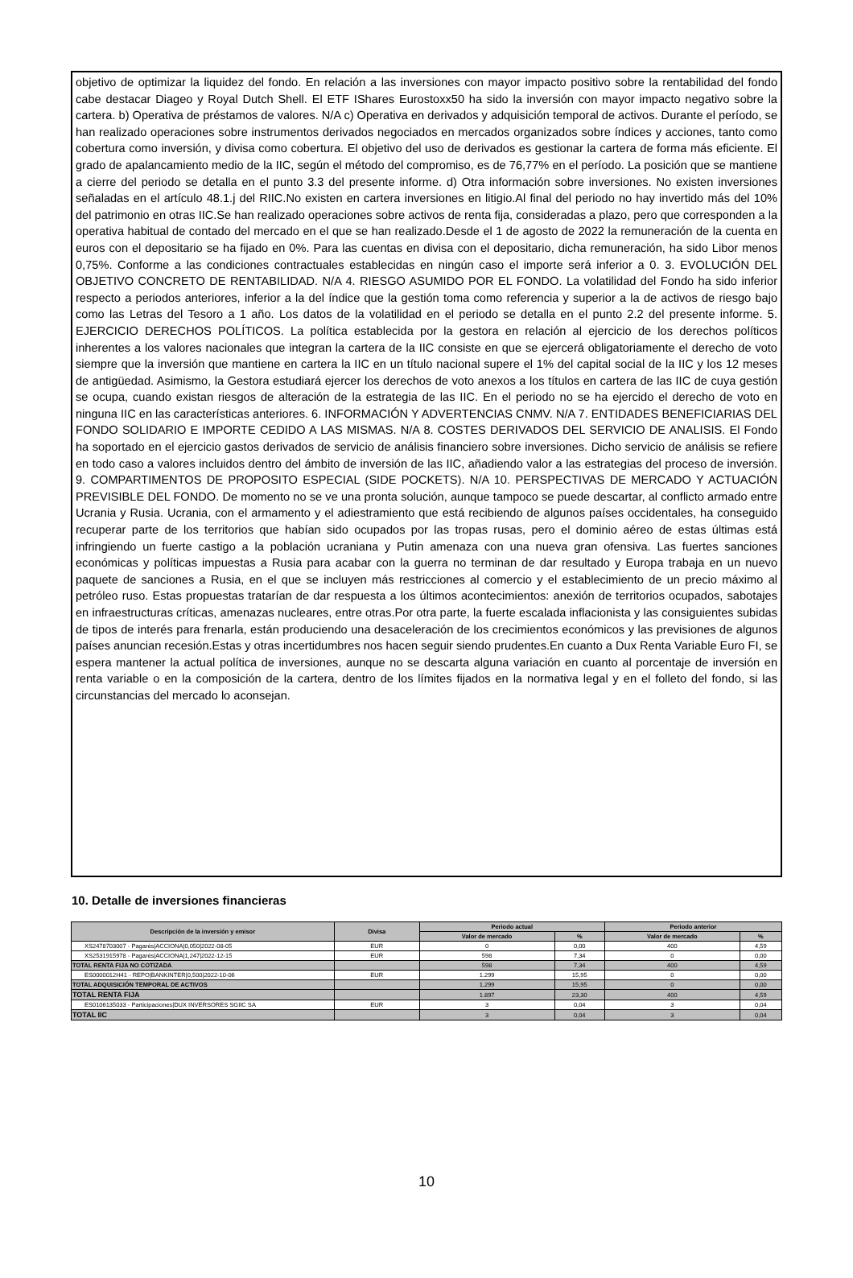objetivo de optimizar la liquidez del fondo. En relación a las inversiones con mayor impacto positivo sobre la rentabilidad del fondo cabe destacar Diageo y Royal Dutch Shell. El ETF IShares Eurostoxx50 ha sido la inversión con mayor impacto negativo sobre la cartera. b) Operativa de préstamos de valores. N/A c) Operativa en derivados y adquisición temporal de activos. Durante el período, se han realizado operaciones sobre instrumentos derivados negociados en mercados organizados sobre índices y acciones, tanto como cobertura como inversión, y divisa como cobertura. El objetivo del uso de derivados es gestionar la cartera de forma más eficiente. El grado de apalancamiento medio de la IIC, según el método del compromiso, es de 76,77% en el período. La posición que se mantiene a cierre del periodo se detalla en el punto 3.3 del presente informe. d) Otra información sobre inversiones. No existen inversiones señaladas en el artículo 48.1.j del RIIC.No existen en cartera inversiones en litigio.Al final del periodo no hay invertido más del 10% del patrimonio en otras IIC.Se han realizado operaciones sobre activos de renta fija, consideradas a plazo, pero que corresponden a la operativa habitual de contado del mercado en el que se han realizado.Desde el 1 de agosto de 2022 la remuneración de la cuenta en euros con el depositario se ha fijado en 0%. Para las cuentas en divisa con el depositario, dicha remuneración, ha sido Libor menos 0,75%. Conforme a las condiciones contractuales establecidas en ningún caso el importe será inferior a 0. 3. EVOLUCIÓN DEL OBJETIVO CONCRETO DE RENTABILIDAD. N/A 4. RIESGO ASUMIDO POR EL FONDO. La volatilidad del Fondo ha sido inferior respecto a periodos anteriores, inferior a la del índice que la gestión toma como referencia y superior a la de activos de riesgo bajo como las Letras del Tesoro a 1 año. Los datos de la volatilidad en el periodo se detalla en el punto 2.2 del presente informe. 5. EJERCICIO DERECHOS POLÍTICOS. La política establecida por la gestora en relación al ejercicio de los derechos políticos inherentes a los valores nacionales que integran la cartera de la IIC consiste en que se ejercerá obligatoriamente el derecho de voto siempre que la inversión que mantiene en cartera la IIC en un título nacional supere el 1% del capital social de la IIC y los 12 meses de antigüedad. Asimismo, la Gestora estudiará ejercer los derechos de voto anexos a los títulos en cartera de las IIC de cuya gestión se ocupa, cuando existan riesgos de alteración de la estrategia de las IIC. En el periodo no se ha ejercido el derecho de voto en ninguna IIC en las características anteriores. 6. INFORMACIÓN Y ADVERTENCIAS CNMV. N/A 7. ENTIDADES BENEFICIARIAS DEL FONDO SOLIDARIO E IMPORTE CEDIDO A LAS MISMAS. N/A 8. COSTES DERIVADOS DEL SERVICIO DE ANALISIS. El Fondo ha soportado en el ejercicio gastos derivados de servicio de análisis financiero sobre inversiones. Dicho servicio de análisis se refiere en todo caso a valores incluidos dentro del ámbito de inversión de las IIC, añadiendo valor a las estrategias del proceso de inversión. 9. COMPARTIMENTOS DE PROPOSITO ESPECIAL (SIDE POCKETS). N/A 10. PERSPECTIVAS DE MERCADO Y ACTUACIÓN PREVISIBLE DEL FONDO. De momento no se ve una pronta solución, aunque tampoco se puede descartar, al conflicto armado entre Ucrania y Rusia. Ucrania, con el armamento y el adiestramiento que está recibiendo de algunos países occidentales, ha conseguido recuperar parte de los territorios que habían sido ocupados por las tropas rusas, pero el dominio aéreo de estas últimas está infringiendo un fuerte castigo a la población ucraniana y Putin amenaza con una nueva gran ofensiva. Las fuertes sanciones económicas y políticas impuestas a Rusia para acabar con la guerra no terminan de dar resultado y Europa trabaja en un nuevo paquete de sanciones a Rusia, en el que se incluyen más restricciones al comercio y el establecimiento de un precio máximo al petróleo ruso. Estas propuestas tratarían de dar respuesta a los últimos acontecimientos: anexión de territorios ocupados, sabotajes en infraestructuras críticas, amenazas nucleares, entre otras.Por otra parte, la fuerte escalada inflacionista y las consiguientes subidas de tipos de interés para frenarla, están produciendo una desaceleración de los crecimientos económicos y las previsiones de algunos países anuncian recesión.Estas y otras incertidumbres nos hacen seguir siendo prudentes.En cuanto a Dux Renta Variable Euro FI, se espera mantener la actual política de inversiones, aunque no se descarta alguna variación en cuanto al porcentaje de inversión en renta variable o en la composición de la cartera, dentro de los límites fijados en la normativa legal y en el folleto del fondo, si las circunstancias del mercado lo aconsejan.
10. Detalle de inversiones financieras
| Descripción de la inversión y emisor | Divisa | Periodo actual | | Periodo anterior | |
| --- | --- | --- | --- | --- | --- |
| | | Valor de mercado | % | Valor de mercado | % |
| XS2478703007 - Pagarés/ACCIONA/0,050/2022-08-05 | EUR | 0 | 0,00 | 400 | 4,59 |
| XS2531915978 - Pagarés/ACCIONA/1,247/2022-12-15 | EUR | 598 | 7,34 | 0 | 0,00 |
| TOTAL RENTA FIJA NO COTIZADA | | 598 | 7,34 | 400 | 4,59 |
| ES0000012H41 - REPO/BANKINTER/0,500/2022-10-06 | EUR | 1.299 | 15,95 | 0 | 0,00 |
| TOTAL ADQUISICIÓN TEMPORAL DE ACTIVOS | | 1.299 | 15,95 | 0 | 0,00 |
| TOTAL RENTA FIJA | | 1.897 | 23,30 | 400 | 4,59 |
| ES0106135033 - Participaciones/DUX INVERSORES SGIIC SA | EUR | 3 | 0,04 | 3 | 0,04 |
| TOTAL IIC | | 3 | 0,04 | 3 | 0,04 |
10